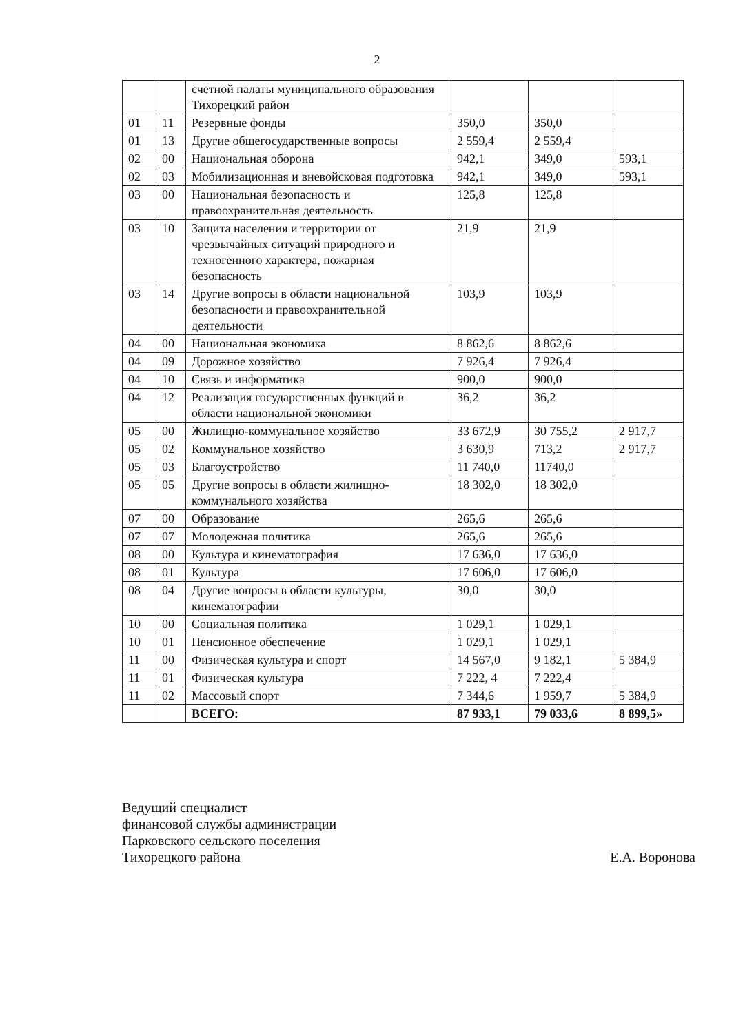2
| | | счетной палаты муниципального образования Тихорецкий район | | | |
| 01 | 11 | Резервные фонды | 350,0 | 350,0 | |
| 01 | 13 | Другие общегосударственные вопросы | 2 559,4 | 2 559,4 | |
| 02 | 00 | Национальная оборона | 942,1 | 349,0 | 593,1 |
| 02 | 03 | Мобилизационная и вневойсковая подготовка | 942,1 | 349,0 | 593,1 |
| 03 | 00 | Национальная безопасность и правоохранительная деятельность | 125,8 | 125,8 | |
| 03 | 10 | Защита населения и территории от чрезвычайных ситуаций природного и техногенного характера, пожарная безопасность | 21,9 | 21,9 | |
| 03 | 14 | Другие вопросы в области национальной безопасности и правоохранительной деятельности | 103,9 | 103,9 | |
| 04 | 00 | Национальная экономика | 8 862,6 | 8 862,6 | |
| 04 | 09 | Дорожное хозяйство | 7 926,4 | 7 926,4 | |
| 04 | 10 | Связь и информатика | 900,0 | 900,0 | |
| 04 | 12 | Реализация государственных функций в области национальной экономики | 36,2 | 36,2 | |
| 05 | 00 | Жилищно-коммунальное хозяйство | 33 672,9 | 30 755,2 | 2 917,7 |
| 05 | 02 | Коммунальное хозяйство | 3 630,9 | 713,2 | 2 917,7 |
| 05 | 03 | Благоустройство | 11 740,0 | 11740,0 | |
| 05 | 05 | Другие вопросы в области жилищно-коммунального хозяйства | 18 302,0 | 18 302,0 | |
| 07 | 00 | Образование | 265,6 | 265,6 | |
| 07 | 07 | Молодежная политика | 265,6 | 265,6 | |
| 08 | 00 | Культура и кинематография | 17 636,0 | 17 636,0 | |
| 08 | 01 | Культура | 17 606,0 | 17 606,0 | |
| 08 | 04 | Другие вопросы в области культуры, кинематографии | 30,0 | 30,0 | |
| 10 | 00 | Социальная политика | 1 029,1 | 1 029,1 | |
| 10 | 01 | Пенсионное обеспечение | 1 029,1 | 1 029,1 | |
| 11 | 00 | Физическая культура и спорт | 14 567,0 | 9 182,1 | 5 384,9 |
| 11 | 01 | Физическая культура | 7 222, 4 | 7 222,4 | |
| 11 | 02 | Массовый спорт | 7 344,6 | 1 959,7 | 5 384,9 |
| | | ВСЕГО: | 87 933,1 | 79 033,6 | 8 899,5» |
Ведущий специалист
финансовой службы администрации
Парковского сельского поселения
Тихорецкого района
Е.А. Воронова